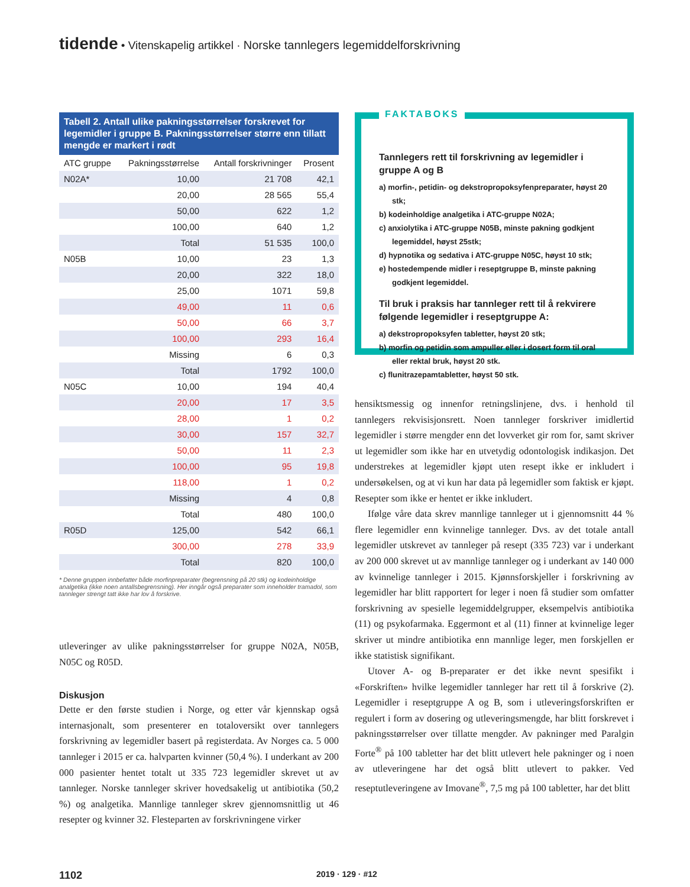tidende • Vitenskapelig artikkel · Norske tannlegers legemiddelforskrivning
Tabell 2. Antall ulike pakningsstørrelser forskrevet for legemidler i gruppe B. Pakningsstørrelser større enn tillatt mengde er markert i rødt
| ATC gruppe | Pakningsstørrelse | Antall forskrivninger | Prosent |
| --- | --- | --- | --- |
| N02A* | 10,00 | 21 708 | 42,1 |
| | 20,00 | 28 565 | 55,4 |
| | 50,00 | 622 | 1,2 |
| | 100,00 | 640 | 1,2 |
| | Total | 51 535 | 100,0 |
| N05B | 10,00 | 23 | 1,3 |
| | 20,00 | 322 | 18,0 |
| | 25,00 | 1071 | 59,8 |
| | 49,00 | 11 | 0,6 |
| | 50,00 | 66 | 3,7 |
| | 100,00 | 293 | 16,4 |
| | Missing | 6 | 0,3 |
| | Total | 1792 | 100,0 |
| N05C | 10,00 | 194 | 40,4 |
| | 20,00 | 17 | 3,5 |
| | 28,00 | 1 | 0,2 |
| | 30,00 | 157 | 32,7 |
| | 50,00 | 11 | 2,3 |
| | 100,00 | 95 | 19,8 |
| | 118,00 | 1 | 0,2 |
| | Missing | 4 | 0,8 |
| | Total | 480 | 100,0 |
| R05D | 125,00 | 542 | 66,1 |
| | 300,00 | 278 | 33,9 |
| | Total | 820 | 100,0 |
* Denne gruppen innbefatter både morfinpreparater (begrensning på 20 stk) og kodeinholdige analgetika (ikke noen antallsbegrensning). Her inngår også preparater som inneholder tramadol, som tannleger strengt tatt ikke har lov å forskrive.
utleveringer av ulike pakningsstørrelser for gruppe N02A, N05B, N05C og R05D.
Diskusjon
Dette er den første studien i Norge, og etter vår kjennskap også internasjonalt, som presenterer en totaloversikt over tannlegers forskrivning av legemidler basert på registerdata. Av Norges ca. 5 000 tannleger i 2015 er ca. halvparten kvinner (50,4 %). I underkant av 200 000 pasienter hentet totalt ut 335 723 legemidler skrevet ut av tannleger. Norske tannleger skriver hovedsakelig ut antibiotika (50,2 %) og analgetika. Mannlige tannleger skrev gjennomsnittlig ut 46 resepter og kvinner 32. Flesteparten av forskrivningene virker
FAKTABOKS
Tannlegers rett til forskrivning av legemidler i gruppe A og B
a) morfin-, petidin- og dekstropropoksyfenpreparater, høyst 20 stk;
b) kodeinholdige analgetika i ATC-gruppe N02A;
c) anxiolytika i ATC-gruppe N05B, minste pakning godkjent legemiddel, høyst 25stk;
d) hypnotika og sedativa i ATC-gruppe N05C, høyst 10 stk;
e) hostedempende midler i reseptgruppe B, minste pakning godkjent legemiddel.
Til bruk i praksis har tannleger rett til å rekvirere følgende legemidler i reseptgruppe A:
a) dekstropropoksyfen tabletter, høyst 20 stk;
b) morfin og petidin som ampuller eller i dosert form til oral eller rektal bruk, høyst 20 stk.
c) flunitrazepamtabletter, høyst 50 stk.
hensiktsmessig og innenfor retningslinjene, dvs. i henhold til tannlegers rekvisisjonsrett. Noen tannleger forskriver imidlertid legemidler i større mengder enn det lovverket gir rom for, samt skriver ut legemidler som ikke har en utvetydig odontologisk indikasjon. Det understrekes at legemidler kjøpt uten resept ikke er inkludert i undersøkelsen, og at vi kun har data på legemidler som faktisk er kjøpt. Resepter som ikke er hentet er ikke inkludert.
Ifølge våre data skrev mannlige tannleger ut i gjennomsnitt 44 % flere legemidler enn kvinnelige tannleger. Dvs. av det totale antall legemidler utskrevet av tannleger på resept (335 723) var i underkant av 200 000 skrevet ut av mannlige tannleger og i underkant av 140 000 av kvinnelige tannleger i 2015. Kjønnsforskjeller i forskrivning av legemidler har blitt rapportert for leger i noen få studier som omfatter forskrivning av spesielle legemiddelgrupper, eksempelvis antibiotika (11) og psykofarmaka. Eggermont et al (11) finner at kvinnelige leger skriver ut mindre antibiotika enn mannlige leger, men forskjellen er ikke statistisk signifikant.
Utover A- og B-preparater er det ikke nevnt spesifikt i «Forskriften» hvilke legemidler tannleger har rett til å forskrive (2). Legemidler i reseptgruppe A og B, som i utleveringsforskriften er regulert i form av dosering og utleveringsmengde, har blitt forskrevet i pakningsstørrelser over tillatte mengder. Av pakninger med Paralgin Forte<sup>®</sup> på 100 tabletter har det blitt utlevert hele pakninger og i noen av utleveringene har det også blitt utlevert to pakker. Ved reseptutleveringene av Imovane<sup>®</sup>, 7,5 mg på 100 tabletter, har det blitt
1102 2019 · 129 · #12